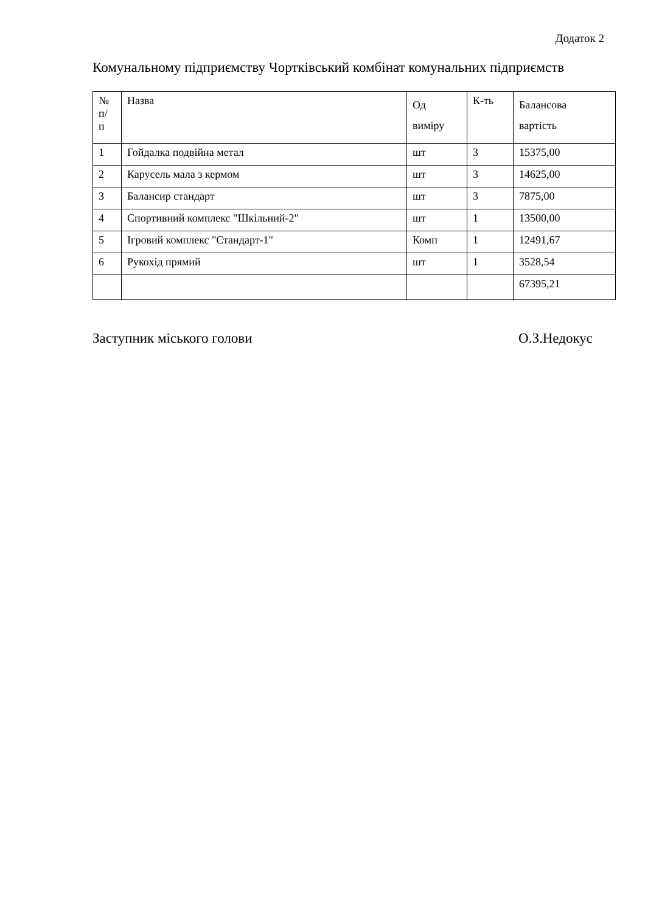Додаток 2
Комунальному підприємству Чортківський комбінат комунальних підприємств
| № п/ п | Назва | Од виміру | К-ть | Балансова вартість |
| 1 | Гойдалка подвійна метал | шт | 3 | 15375,00 |
| 2 | Карусель мала з кермом | шт | 3 | 14625,00 |
| 3 | Балансир стандарт | шт | 3 | 7875,00 |
| 4 | Спортивний комплекс "Шкільний-2" | шт | 1 | 13500,00 |
| 5 | Ігровий комплекс "Стандарт-1" | Комп | 1 | 12491,67 |
| 6 | Рукохід прямий | шт | 1 | 3528,54 |
| | | | | 67395,21 |
Заступник міського голови О.З.Недокус